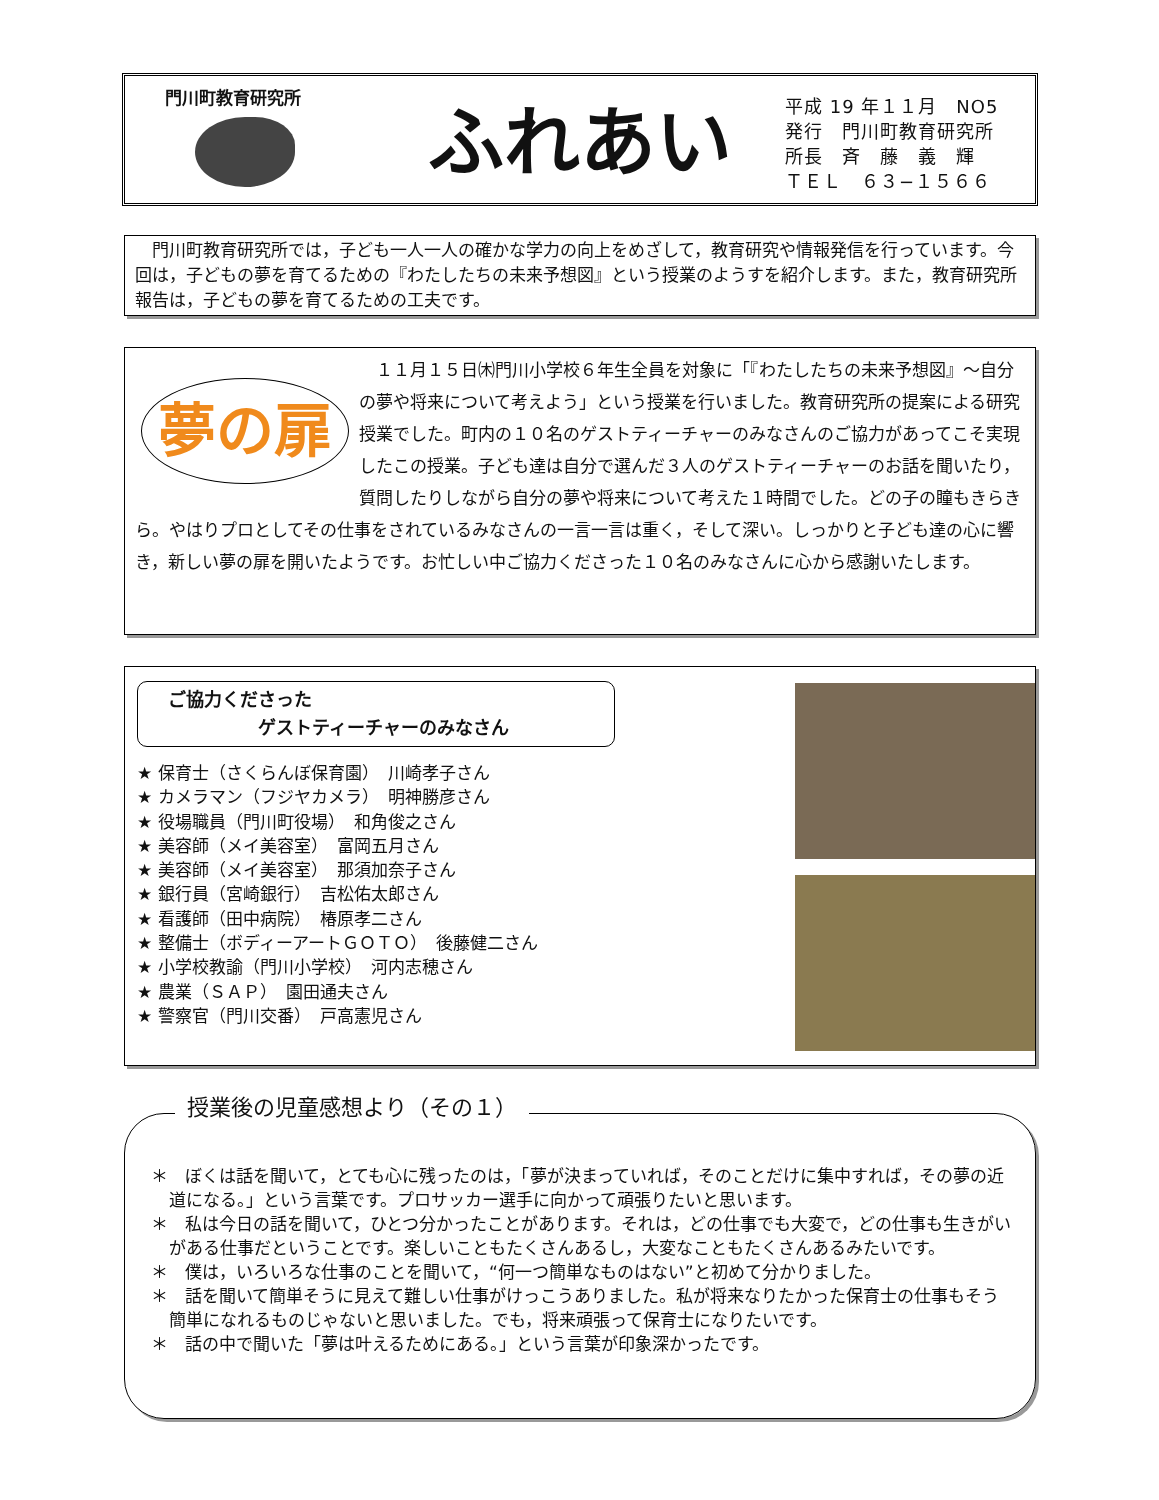門川町教育研究所
ふれあい
平成 19 年１１月　NO5
発行　門川町教育研究所
所長　斉　藤　義　輝
ＴＥＬ　６３−１５６６
　門川町教育研究所では，子ども一人一人の確かな学力の向上をめざして，教育研究や情報発信を行っています。今回は，子どもの夢を育てるための『わたしたちの未来予想図』という授業のようすを紹介します。また，教育研究所報告は，子どもの夢を育てるための工夫です。
夢の扉
　１１月１５日㈭門川小学校６年生全員を対象に「『わたしたちの未来予想図』〜自分の夢や将来について考えよう」という授業を行いました。教育研究所の提案による研究授業でした。町内の１０名のゲストティーチャーのみなさんのご協力があってこそ実現したこの授業。子ども達は自分で選んだ３人のゲストティーチャーのお話を聞いたり，質問したりしながら自分の夢や将来について考えた１時間でした。どの子の瞳もきらきら。やはりプロとしてその仕事をされているみなさんの一言一言は重く，そして深い。しっかりと子ども達の心に響き，新しい夢の扉を開いたようです。お忙しい中ご協力くださった１０名のみなさんに心から感謝いたします。
ご協力くださった
　　　　　ゲストティーチャーのみなさん
★ 保育士（さくらんぼ保育園）　川崎孝子さん
★ カメラマン（フジヤカメラ）　明神勝彦さん
★ 役場職員（門川町役場）　和角俊之さん
★ 美容師（メイ美容室）　富岡五月さん
★ 美容師（メイ美容室）　那須加奈子さん
★ 銀行員（宮崎銀行）　吉松佑太郎さん
★ 看護師（田中病院）　椿原孝二さん
★ 整備士（ボディーアートＧＯＴＯ）　後藤健二さん
★ 小学校教諭（門川小学校）　河内志穂さん
★ 農業（ＳＡＰ）　園田通夫さん
★ 警察官（門川交番）　戸高憲児さん
授業後の児童感想より（その１）
＊　ぼくは話を聞いて，とても心に残ったのは，「夢が決まっていれば，そのことだけに集中すれば，その夢の近道になる。」という言葉です。プロサッカー選手に向かって頑張りたいと思います。
＊　私は今日の話を聞いて，ひとつ分かったことがあります。それは，どの仕事でも大変で，どの仕事も生きがいがある仕事だということです。楽しいこともたくさんあるし，大変なこともたくさんあるみたいです。
＊　僕は，いろいろな仕事のことを聞いて，“何一つ簡単なものはない”と初めて分かりました。
＊　話を聞いて簡単そうに見えて難しい仕事がけっこうありました。私が将来なりたかった保育士の仕事もそう簡単になれるものじゃないと思いました。でも，将来頑張って保育士になりたいです。
＊　話の中で聞いた「夢は叶えるためにある。」という言葉が印象深かったです。